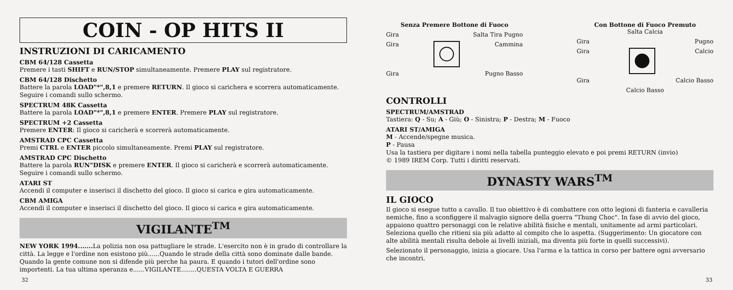COIN - OP HITS II
INSTRUZIONI DI CARICAMENTO
CBM 64/128 Cassetta
Premere i tasti SHIFT e RUN/STOP simultaneamente. Premere PLAY sul registratore.
CBM 64/128 Dischetto
Battere la parola LOAD"*",8,1 e premere RETURN. Il gioco si carichera e scorrera automaticamente. Seguire i comandi sullo schermo.
SPECTRUM 48K Cassetta
Battere la parola LOAD"*",8,1 e premere ENTER. Premere PLAY sul registratore.
SPECTRUM +2 Cassetta
Premere ENTER: Il gioco si caricherà e scorrerà automaticamente.
AMSTRAD CPC Cassetta
Premi CTRL e ENTER piccolo simultaneamente. Premi PLAY sul registratore.
AMSTRAD CPC Dischetto
Battere la parola RUN"DISK e premere ENTER. Il gioco si caricherà e scorrerà automaticamente. Seguire i comandi sullo schermo.
ATARI ST
Accendi il computer e inserisci il dischetto del gioco. Il gioco si carica e gira automaticamente.
CBM AMIGA
Accendi il computer e inserisci il dischetto del gioco. Il gioco si carica e gira automaticamente.
VIGILANTE<sup>TM</sup>
NEW YORK 1994....... La polizia non osa pattugliare le strade. L'esercito non è in grado di controllare la città. La legge e l'ordine non esistono più......Quando le strade della città sono dominate dalle bande. Quando la gente comune non si difende più perche ha paura. E quando i tutori dell'ordine sono importenti. La tua ultima speranza e......VIGILANTE........QUESTA VOLTA E GUERRA
32
Senza Premere Bottone di Fuoco
Gira Salta Tira Pugno
Gira Cammina
Gira Pugno Basso
Con Bottone di Fuoco Premuto
Salta Calcia
Gira Pugno
Gira Calcio
Gira Calcio Basso
Calcio Basso
CONTROLLI
SPECTRUM/AMSTRAD
Tastiera: Q - Su; A - Giù; O - Sinistra; P - Destra; M - Fuoco
ATARI ST/AMIGA
M - Accende/spegne musica.
P - Pausa
Usa la tastiera per digitare i nomi nella tabella punteggio elevato e poi premi RETURN (invio)
© 1989 IREM Corp. Tutti i diritti reservati.
DYNASTY WARS<sup>TM</sup>
IL GIOCO
Il gioco si esegue tutto a cavallo. Il tuo obiettivo è di combattere con otto legioni di fanteria e cavalleria nemiche, fino a sconfiggere il malvagio signore della guerra "Thung Choc". In fase di avvio del gioco, appaiono quattro personaggi con le relative abilità fisiche e mentali, unitamente ad armi particolari. Seleziona quello che ritieni sia più adatto al compito che lo aspetta. (Suggerimento: Un giocatore con alte abilità mentali risulta debole ai livelli iniziali, ma diventa più forte in quelli successivi).
Selezionato il personaggio, inizia a giocare. Usa l'arma e la tattica in corso per battere ogni avversario che incontri.
33